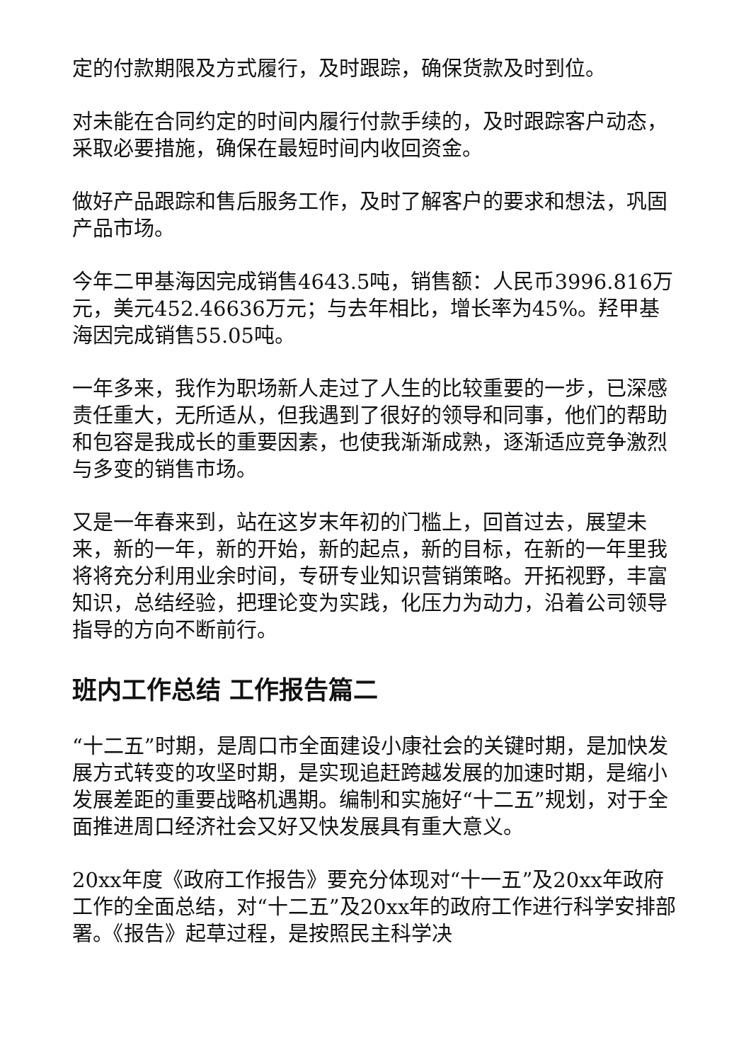定的付款期限及方式履行，及时跟踪，确保货款及时到位。
对未能在合同约定的时间内履行付款手续的，及时跟踪客户动态，采取必要措施，确保在最短时间内收回资金。
做好产品跟踪和售后服务工作，及时了解客户的要求和想法，巩固产品市场。
今年二甲基海因完成销售4643.5吨，销售额：人民币3996.816万元，美元452.46636万元；与去年相比，增长率为45%。羟甲基海因完成销售55.05吨。
一年多来，我作为职场新人走过了人生的比较重要的一步，已深感责任重大，无所适从，但我遇到了很好的领导和同事，他们的帮助和包容是我成长的重要因素，也使我渐渐成熟，逐渐适应竞争激烈与多变的销售市场。
又是一年春来到，站在这岁末年初的门槛上，回首过去，展望未来，新的一年，新的开始，新的起点，新的目标，在新的一年里我将将充分利用业余时间，专研专业知识营销策略。开拓视野，丰富知识，总结经验，把理论变为实践，化压力为动力，沿着公司领导指导的方向不断前行。
班内工作总结 工作报告篇二
“十二五”时期，是周口市全面建设小康社会的关键时期，是加快发展方式转变的攻坚时期，是实现追赶跨越发展的加速时期，是缩小发展差距的重要战略机遇期。编制和实施好“十二五”规划，对于全面推进周口经济社会又好又快发展具有重大意义。
20xx年度《政府工作报告》要充分体现对“十一五”及20xx年政府工作的全面总结，对“十二五”及20xx年的政府工作进行科学安排部署。《报告》起草过程，是按照民主科学决